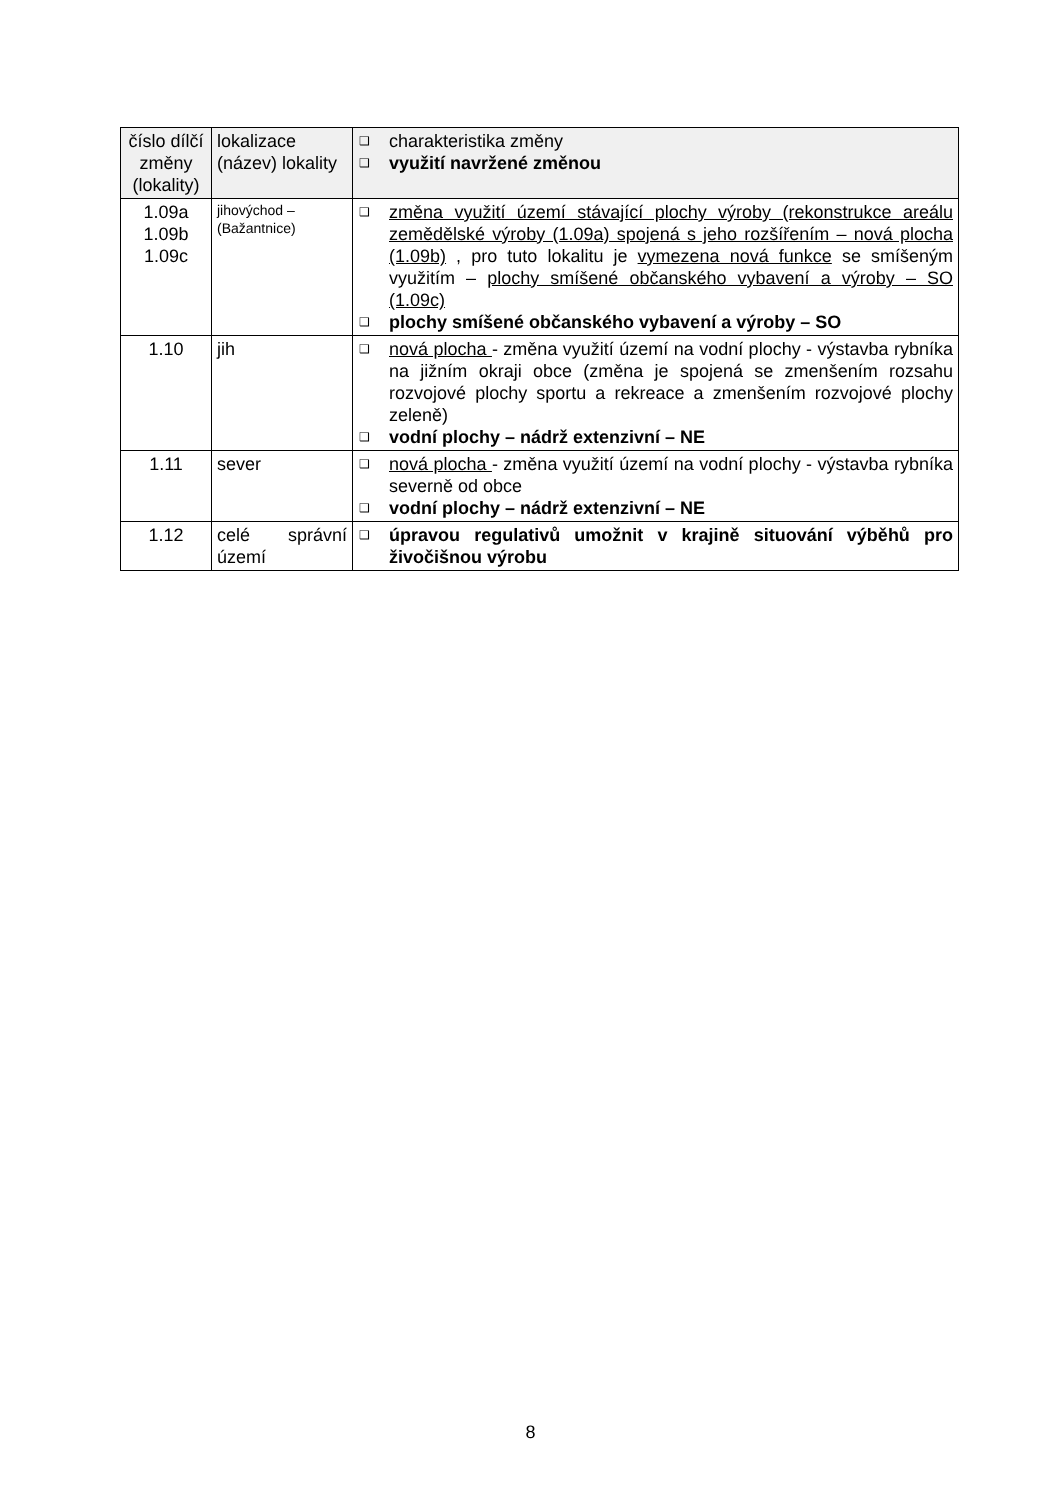| číslo dílčí změny (lokality) | lokalizace (název) lokality | ❑ charakteristika změny ❑ využití navržené změnou |
| 1.09a 1.09b 1.09c | jihovýchod – (Bažantnice) | ❑ změna využití území stávající plochy výroby (rekonstrukce areálu zemědělské výroby (1.09a) spojená s jeho rozšířením – nová plocha (1.09b) , pro tuto lokalitu je vymezena nová funkce se smíšeným využitím – plochy smíšené občanského vybavení a výroby – SO (1.09c) ❑ plochy smíšené občanského vybavení a výroby – SO |
| 1.10 | jih | ❑ nová plocha - změna využití území na vodní plochy - výstavba rybníka na jižním okraji obce (změna je spojená se zmenšením rozsahu rozvojové plochy sportu a rekreace a zmenšením rozvojové plochy zeleně) ❑ vodní plochy – nádrž extenzivní – NE |
| 1.11 | sever | ❑ nová plocha - změna využití území na vodní plochy - výstavba rybníka severně od obce ❑ vodní plochy – nádrž extenzivní – NE |
| 1.12 | celé správní území | ❑ úpravou regulativů umožnit v krajině situování výběhů pro živočišnou výrobu |
8